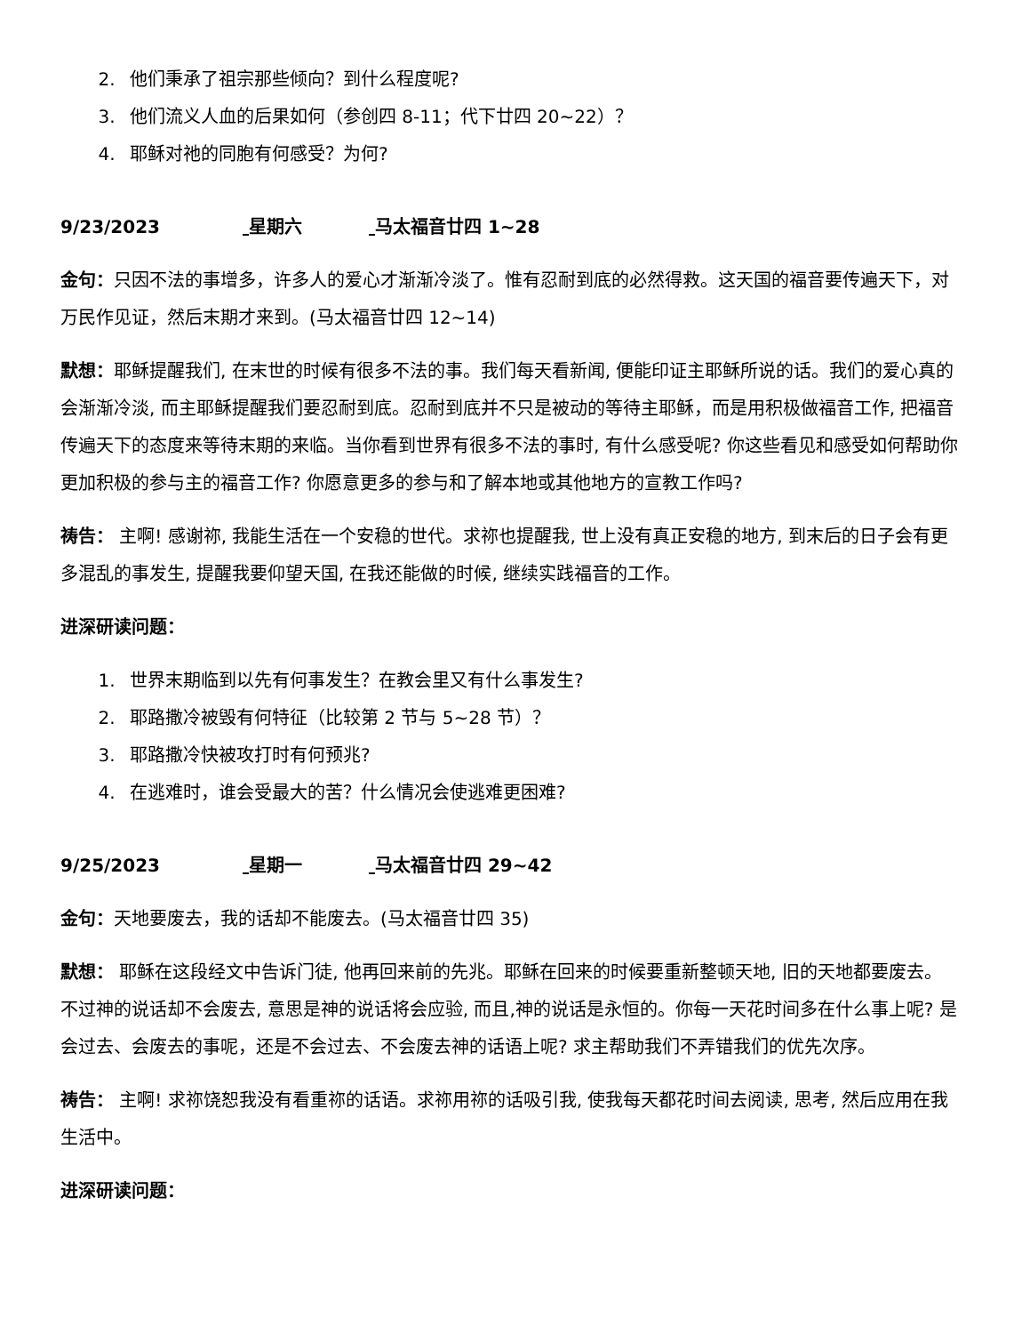2. 他们秉承了祖宗那些倾向？到什么程度呢?
3. 他们流义人血的后果如何（参创四 8-11；代下廿四 20~22）？
4. 耶稣对祂的同胞有何感受？为何?
9/23/2023 星期六 马太福音廿四 1~28
金句：只因不法的事增多，许多人的爱心才渐渐冷淡了。惟有忍耐到底的必然得救。这天国的福音要传遍天下，对万民作见证，然后末期才来到。(马太福音廿四 12~14)
默想：耶稣提醒我们, 在末世的时候有很多不法的事。我们每天看新闻, 便能印证主耶稣所说的话。我们的爱心真的会渐渐冷淡, 而主耶稣提醒我们要忍耐到底。忍耐到底并不只是被动的等待主耶稣，而是用积极做福音工作, 把福音传遍天下的态度来等待末期的来临。当你看到世界有很多不法的事时, 有什么感受呢? 你这些看见和感受如何帮助你更加积极的参与主的福音工作? 你愿意更多的参与和了解本地或其他地方的宣教工作吗?
祷告： 主啊! 感谢祢, 我能生活在一个安稳的世代。求祢也提醒我, 世上没有真正安稳的地方, 到末后的日子会有更多混乱的事发生, 提醒我要仰望天国, 在我还能做的时候, 继续实践福音的工作。
进深研读问题：
1. 世界末期临到以先有何事发生？在教会里又有什么事发生?
2. 耶路撒冷被毁有何特征（比较第 2 节与 5~28 节）？
3. 耶路撒冷快被攻打时有何预兆?
4. 在逃难时，谁会受最大的苦？什么情况会使逃难更困难?
9/25/2023 星期一 马太福音廿四 29~42
金句：天地要废去，我的话却不能废去。(马太福音廿四 35)
默想： 耶稣在这段经文中告诉门徒, 他再回来前的先兆。耶稣在回来的时候要重新整顿天地, 旧的天地都要废去。不过神的说话却不会废去, 意思是神的说话将会应验, 而且,神的说话是永恒的。你每一天花时间多在什么事上呢? 是会过去、会废去的事呢，还是不会过去、不会废去神的话语上呢? 求主帮助我们不弄错我们的优先次序。
祷告： 主啊! 求祢饶恕我没有看重祢的话语。求祢用祢的话吸引我, 使我每天都花时间去阅读, 思考, 然后应用在我生活中。
进深研读问题：